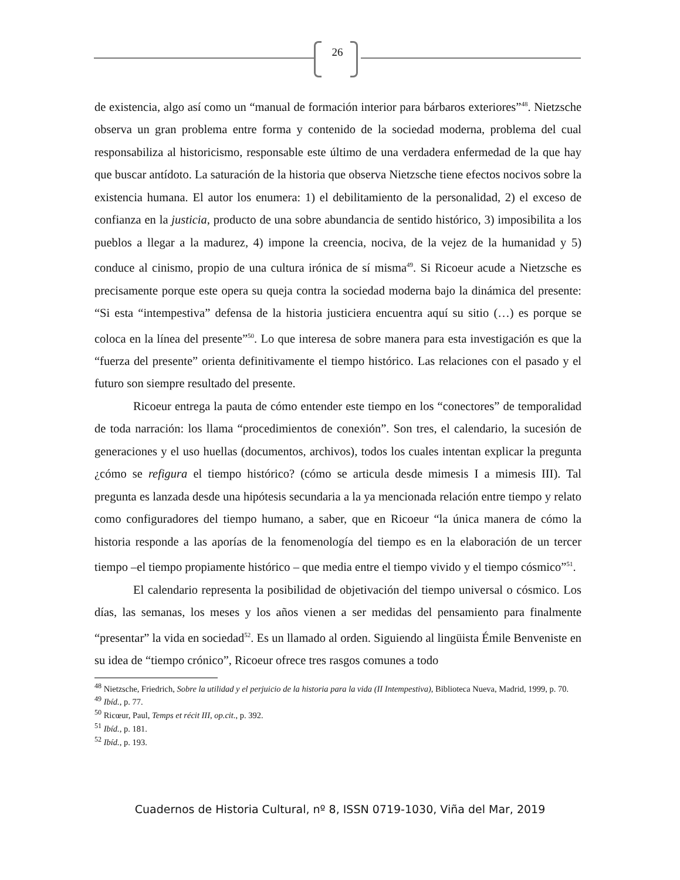26
de existencia, algo así como un “manual de formación interior para bárbaros exteriores”<sup>48</sup>. Nietzsche observa un gran problema entre forma y contenido de la sociedad moderna, problema del cual responsabiliza al historicismo, responsable este último de una verdadera enfermedad de la que hay que buscar antídoto. La saturación de la historia que observa Nietzsche tiene efectos nocivos sobre la existencia humana. El autor los enumera: 1) el debilitamiento de la personalidad, 2) el exceso de confianza en la justicia, producto de una sobre abundancia de sentido histórico, 3) imposibilita a los pueblos a llegar a la madurez, 4) impone la creencia, nociva, de la vejez de la humanidad y 5) conduce al cinismo, propio de una cultura irónica de sí misma<sup>49</sup>. Si Ricoeur acude a Nietzsche es precisamente porque este opera su queja contra la sociedad moderna bajo la dinámica del presente: “Si esta “intempestiva” defensa de la historia justiciera encuentra aquí su sitio (…) es porque se coloca en la línea del presente”<sup>50</sup>. Lo que interesa de sobre manera para esta investigación es que la “fuerza del presente” orienta definitivamente el tiempo histórico. Las relaciones con el pasado y el futuro son siempre resultado del presente.
Ricoeur entrega la pauta de cómo entender este tiempo en los “conectores” de temporalidad de toda narración: los llama “procedimientos de conexión”. Son tres, el calendario, la sucesión de generaciones y el uso huellas (documentos, archivos), todos los cuales intentan explicar la pregunta ¿cómo se refigura el tiempo histórico? (cómo se articula desde mimesis I a mimesis III). Tal pregunta es lanzada desde una hipótesis secundaria a la ya mencionada relación entre tiempo y relato como configuradores del tiempo humano, a saber, que en Ricoeur “la única manera de cómo la historia responde a las aporías de la fenomenología del tiempo es en la elaboración de un tercer tiempo –el tiempo propiamente histórico – que media entre el tiempo vivido y el tiempo cósmico”<sup>51</sup>.
El calendario representa la posibilidad de objetivación del tiempo universal o cósmico. Los días, las semanas, los meses y los años vienen a ser medidas del pensamiento para finalmente “presentar” la vida en sociedad<sup>52</sup>. Es un llamado al orden. Siguiendo al lingüista Émile Benveniste en su idea de “tiempo crónico”, Ricoeur ofrece tres rasgos comunes a todo
<sup>48</sup> Nietzsche, Friedrich, Sobre la utilidad y el perjuicio de la historia para la vida (II Intempestiva), Biblioteca Nueva, Madrid, 1999, p. 70.
<sup>49</sup> Ibíd., p. 77.
<sup>50</sup> Ricœur, Paul, Temps et récit III, op.cit., p. 392.
<sup>51</sup> Ibíd., p. 181.
<sup>52</sup> Ibíd., p. 193.
Cuadernos de Historia Cultural, nº 8, ISSN 0719-1030, Viña del Mar, 2019